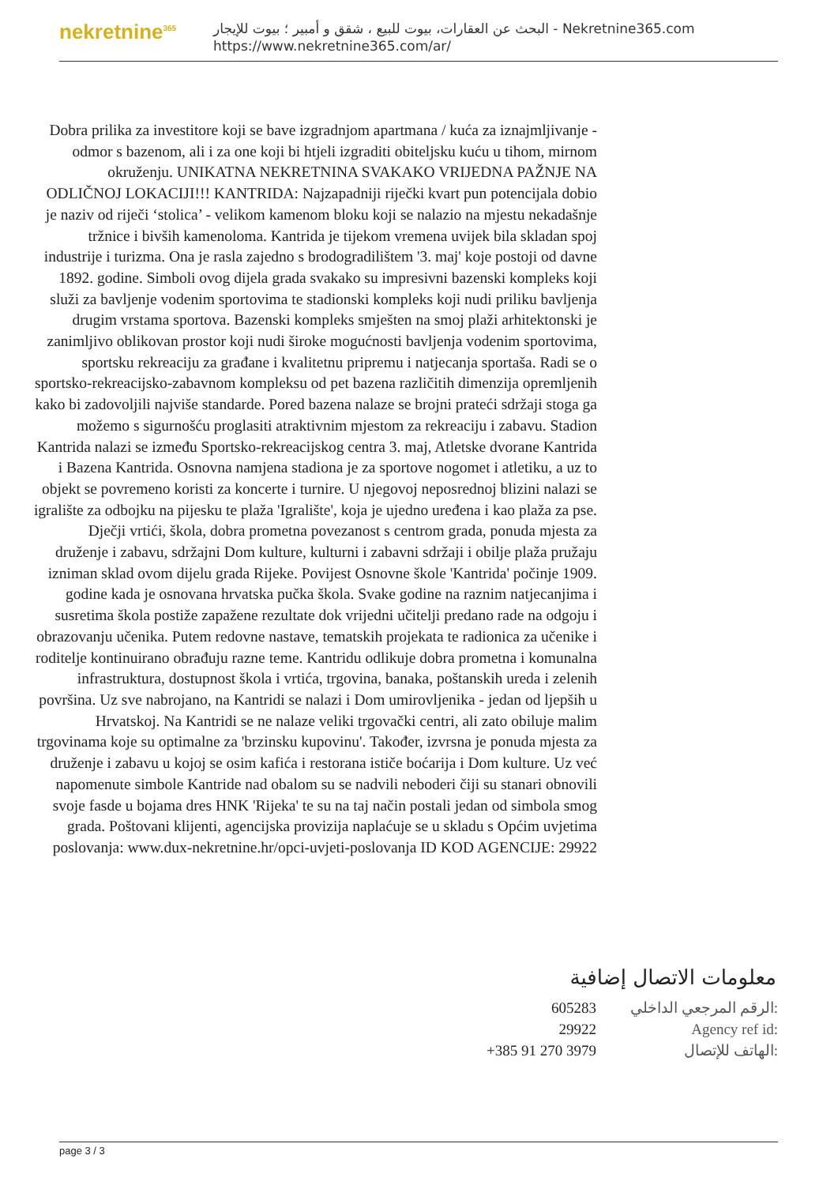nekretnine<sup>365</sup>
البحث عن العقارات، بيوت للبيع ، شقق و أمبير ؛ بيوت للإيجار - Nekretnine365.com
https://www.nekretnine365.com/ar/
Dobra prilika za investitore koji se bave izgradnjom apartmana / kuća za iznajmljivanje - odmor s bazenom, ali i za one koji bi htjeli izgraditi obiteljsku kuću u tihom, mirnom okruženju. UNIKATNA NEKRETNINA SVAKAKO VRIJEDNA PAŽNJE NA ODLIČNOJ LOKACIJI!!! KANTRIDA: Najzapadniji riječki kvart pun potencijala dobio je naziv od riječi ‘stolica’ - velikom kamenom bloku koji se nalazio na mjestu nekadašnje tržnice i bivših kamenoloma. Kantrida je tijekom vremena uvijek bila skladan spoj industrije i turizma. Ona je rasla zajedno s brodogradilištem '3. maj' koje postoji od davne 1892. godine. Simboli ovog dijela grada svakako su impresivni bazenski kompleks koji služi za bavljenje vodenim sportovima te stadionski kompleks koji nudi priliku bavljenja drugim vrstama sportova. Bazenski kompleks smješten na smoj plaži arhitektonski je zanimljivo oblikovan prostor koji nudi široke mogućnosti bavljenja vodenim sportovima, sportsku rekreaciju za građane i kvalitetnu pripremu i natjecanja sportaša. Radi se o sportsko-rekreacijsko-zabavnom kompleksu od pet bazena različitih dimenzija opremljenih kako bi zadovoljili najviše standarde. Pored bazena nalaze se brojni prateći sdržaji stoga ga možemo s sigurnošću proglasiti atraktivnim mjestom za rekreaciju i zabavu. Stadion Kantrida nalazi se između Sportsko-rekreacijskog centra 3. maj, Atletske dvorane Kantrida i Bazena Kantrida. Osnovna namjena stadiona je za sportove nogomet i atletiku, a uz to objekt se povremeno koristi za koncerte i turnire. U njegovoj neposrednoj blizini nalazi se igralište za odbojku na pijesku te plaža 'Igralište', koja je ujedno uređena i kao plaža za pse. Dječji vrtići, škola, dobra prometna povezanost s centrom grada, ponuda mjesta za druženje i zabavu, sdržajni Dom kulture, kulturni i zabavni sdržaji i obilje plaža pružaju izniman sklad ovom dijelu grada Rijeke. Povijest Osnovne škole 'Kantrida' počinje 1909. godine kada je osnovana hrvatska pučka škola. Svake godine na raznim natjecanjima i susretima škola postiže zapažene rezultate dok vrijedni učitelji predano rade na odgoju i obrazovanju učenika. Putem redovne nastave, tematskih projekata te radionica za učenike i roditelje kontinuirano obrađuju razne teme. Kantridu odlikuje dobra prometna i komunalna infrastruktura, dostupnost škola i vrtića, trgovina, banaka, poštanskih ureda i zelenih površina. Uz sve nabrojano, na Kantridi se nalazi i Dom umirovljenika - jedan od ljepših u Hrvatskoj. Na Kantridi se ne nalaze veliki trgovački centri, ali zato obiluje malim trgovinama koje su optimalne za 'brzinsku kupovinu'. Također, izvrsna je ponuda mjesta za druženje i zabavu u kojoj se osim kafića i restorana ističe boćarija i Dom kulture. Uz već napomenute simbole Kantride nad obalom su se nadvili neboderi čiji su stanari obnovili svoje fasde u bojama dres HNK 'Rijeka' te su na taj način postali jedan od simbola smog grada. Poštovani klijenti, agencijska provizija naplaćuje se u skladu s Općim uvjetima poslovanja: www.dux-nekretnine.hr/opci-uvjeti-poslovanja ID KOD AGENCIJE: 29922
معلومات الاتصال إضافية
| 605283 | الرقم المرجعي الداخلي: |
| 29922 | Agency ref id: |
| +385 91 270 3979 | الهاتف للإتصال: |
page 3 / 3